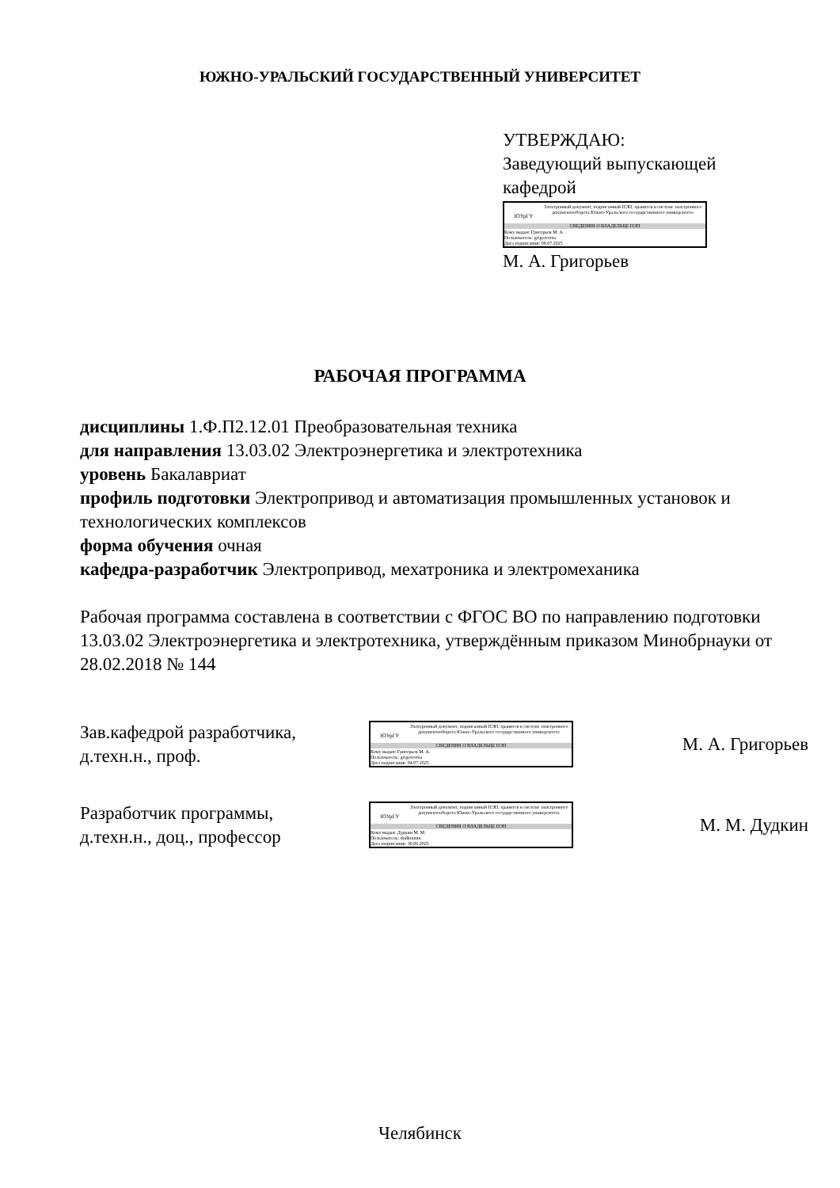ЮЖНО-УРАЛЬСКИЙ ГОСУДАРСТВЕННЫЙ УНИВЕРСИТЕТ
УТВЕРЖДАЮ:
Заведующий выпускающей кафедрой
ЮУрГУ
Электронный документ, подписанный ПЭП, хранится в системе электронного документооборота Южно-Уральского государственного университета
СВЕДЕНИЯ О ВЛАДЕЛЬЦЕ ПЭП
Кому выдан: Григорьев М. А.
Пользователь: grigorevma
Дата подписания: 09.07.2025
М. А. Григорьев
РАБОЧАЯ ПРОГРАММА
дисциплины 1.Ф.П2.12.01 Преобразовательная техника
для направления 13.03.02 Электроэнергетика и электротехника
уровень Бакалавриат
профиль подготовки Электропривод и автоматизация промышленных установок и технологических комплексов
форма обучения очная
кафедра-разработчик Электропривод, мехатроника и электромеханика
Рабочая программа составлена в соответствии с ФГОС ВО по направлению подготовки 13.03.02 Электроэнергетика и электротехника, утверждённым приказом Минобрнауки от 28.02.2018 № 144
Зав.кафедрой разработчика,
д.техн.н., проф.
ЮУрГУ
Электронный документ, подписанный ПЭП, хранится в системе электронного документооборота Южно-Уральского государственного университета
СВЕДЕНИЯ О ВЛАДЕЛЬЦЕ ПЭП
Кому выдан: Григорьев М. А.
Пользователь: grigorevma
Дата подписания: 04.07.2025
М. А. Григорьев
Разработчик программы,
д.техн.н., доц., профессор
ЮУрГУ
Электронный документ, подписанный ПЭП, хранится в системе электронного документооборота Южно-Уральского государственного университета
СВЕДЕНИЯ О ВЛАДЕЛЬЦЕ ПЭП
Кому выдан: Дудкин М. М.
Пользователь: dudkinmm
Дата подписания: 30.06.2025
М. М. Дудкин
Челябинск